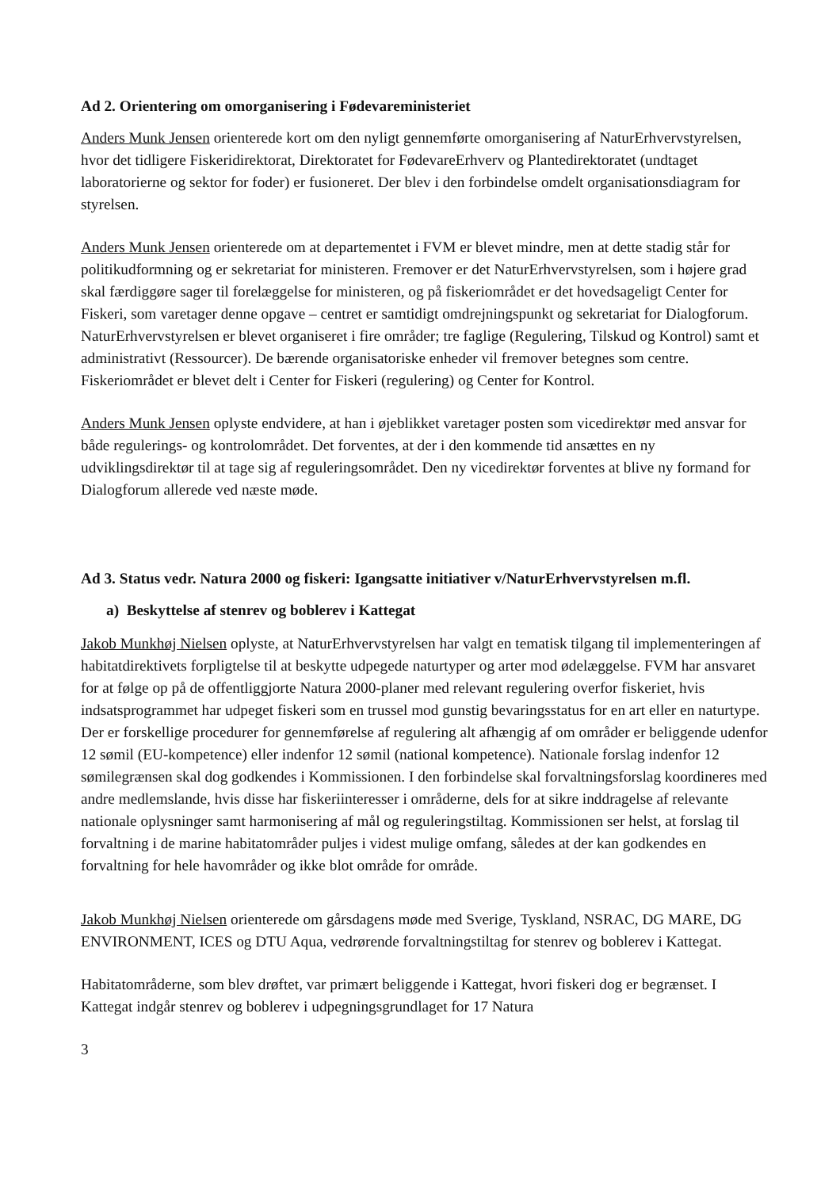Ad 2. Orientering om omorganisering i Fødevareministeriet
Anders Munk Jensen orienterede kort om den nyligt gennemførte omorganisering af NaturErhvervstyrelsen, hvor det tidligere Fiskeridirektorat, Direktoratet for FødevareErhverv og Plantedirektoratet (undtaget laboratorierne og sektor for foder) er fusioneret. Der blev i den forbindelse omdelt organisationsdiagram for styrelsen.
Anders Munk Jensen orienterede om at departementet i FVM er blevet mindre, men at dette stadig står for politikudformning og er sekretariat for ministeren. Fremover er det NaturErhvervstyrelsen, som i højere grad skal færdiggøre sager til forelæggelse for ministeren, og på fiskeriområdet er det hovedsageligt Center for Fiskeri, som varetager denne opgave – centret er samtidigt omdrejningspunkt og sekretariat for Dialogforum. NaturErhvervstyrelsen er blevet organiseret i fire områder; tre faglige (Regulering, Tilskud og Kontrol) samt et administrativt (Ressourcer). De bærende organisatoriske enheder vil fremover betegnes som centre. Fiskeriområdet er blevet delt i Center for Fiskeri (regulering) og Center for Kontrol.
Anders Munk Jensen oplyste endvidere, at han i øjeblikket varetager posten som vicedirektør med ansvar for både regulerings- og kontrolområdet. Det forventes, at der i den kommende tid ansættes en ny udviklingsdirektør til at tage sig af reguleringsområdet. Den ny vicedirektør forventes at blive ny formand for Dialogforum allerede ved næste møde.
Ad 3. Status vedr. Natura 2000 og fiskeri: Igangsatte initiativer v/NaturErhvervstyrelsen m.fl.
a) Beskyttelse af stenrev og boblerev i Kattegat
Jakob Munkhøj Nielsen oplyste, at NaturErhvervstyrelsen har valgt en tematisk tilgang til implementeringen af habitatdirektivets forpligtelse til at beskytte udpegede naturtyper og arter mod ødelæggelse. FVM har ansvaret for at følge op på de offentliggjorte Natura 2000-planer med relevant regulering overfor fiskeriet, hvis indsatsprogrammet har udpeget fiskeri som en trussel mod gunstig bevaringsstatus for en art eller en naturtype. Der er forskellige procedurer for gennemførelse af regulering alt afhængig af om områder er beliggende udenfor 12 sømil (EU-kompetence) eller indenfor 12 sømil (national kompetence). Nationale forslag indenfor 12 sømilegrænsen skal dog godkendes i Kommissionen. I den forbindelse skal forvaltningsforslag koordineres med andre medlemslande, hvis disse har fiskeriinteresser i områderne, dels for at sikre inddragelse af relevante nationale oplysninger samt harmonisering af mål og reguleringstiltag. Kommissionen ser helst, at forslag til forvaltning i de marine habitatområder puljes i videst mulige omfang, således at der kan godkendes en forvaltning for hele havområder og ikke blot område for område.
Jakob Munkhøj Nielsen orienterede om gårsdagens møde med Sverige, Tyskland, NSRAC, DG MARE, DG ENVIRONMENT, ICES og DTU Aqua, vedrørende forvaltningstiltag for stenrev og boblerev i Kattegat.
Habitatområderne, som blev drøftet, var primært beliggende i Kattegat, hvori fiskeri dog er begrænset. I Kattegat indgår stenrev og boblerev i udpegningsgrundlaget for 17 Natura
3